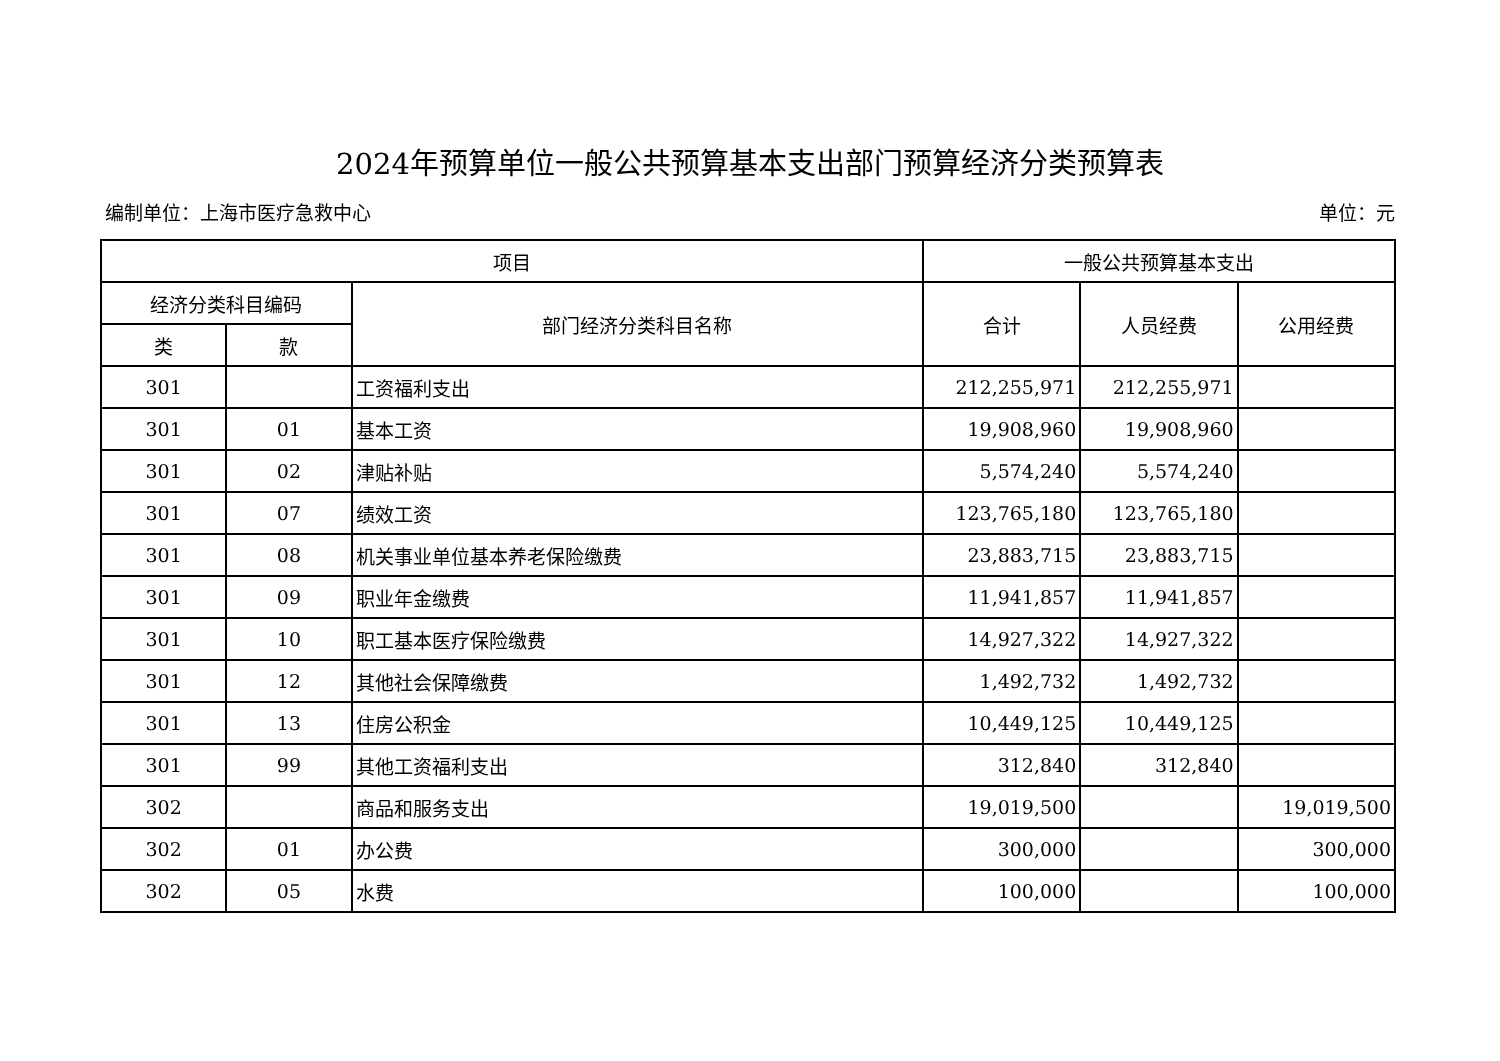2024年预算单位一般公共预算基本支出部门预算经济分类预算表
编制单位：上海市医疗急救中心 单位：元
| 项目 | | | 一般公共预算基本支出 | | |
| --- | --- | --- | --- | --- | --- |
| 经济分类科目编码 | | 部门经济分类科目名称 | 合计 | 人员经费 | 公用经费 |
| 类 | 款 | | | | |
| 301 | | 工资福利支出 | 212,255,971 | 212,255,971 | |
| 301 | 01 | 基本工资 | 19,908,960 | 19,908,960 | |
| 301 | 02 | 津贴补贴 | 5,574,240 | 5,574,240 | |
| 301 | 07 | 绩效工资 | 123,765,180 | 123,765,180 | |
| 301 | 08 | 机关事业单位基本养老保险缴费 | 23,883,715 | 23,883,715 | |
| 301 | 09 | 职业年金缴费 | 11,941,857 | 11,941,857 | |
| 301 | 10 | 职工基本医疗保险缴费 | 14,927,322 | 14,927,322 | |
| 301 | 12 | 其他社会保障缴费 | 1,492,732 | 1,492,732 | |
| 301 | 13 | 住房公积金 | 10,449,125 | 10,449,125 | |
| 301 | 99 | 其他工资福利支出 | 312,840 | 312,840 | |
| 302 | | 商品和服务支出 | 19,019,500 | | 19,019,500 |
| 302 | 01 | 办公费 | 300,000 | | 300,000 |
| 302 | 05 | 水费 | 100,000 | | 100,000 |